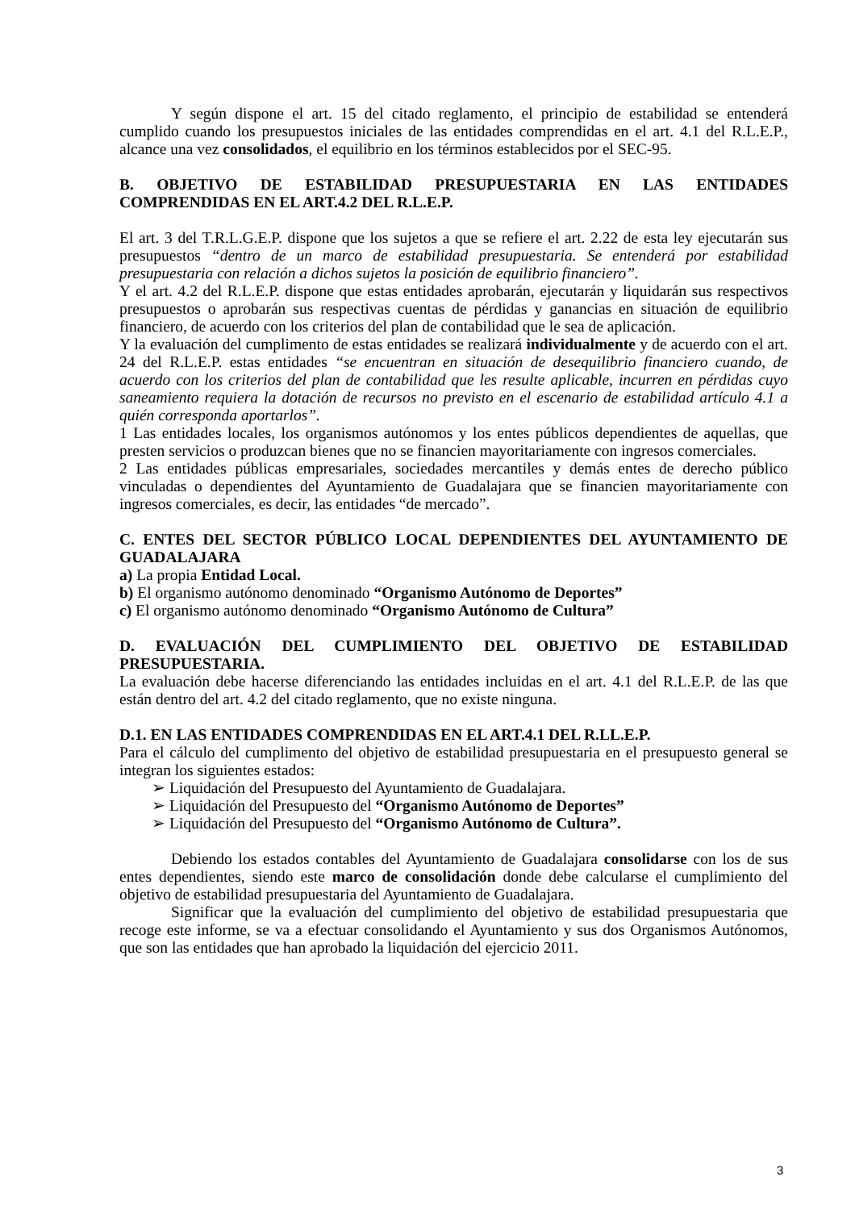Y según dispone el art. 15 del citado reglamento, el principio de estabilidad se entenderá cumplido cuando los presupuestos iniciales de las entidades comprendidas en el art. 4.1 del R.L.E.P., alcance una vez consolidados, el equilibrio en los términos establecidos por el SEC-95.
B. OBJETIVO DE ESTABILIDAD PRESUPUESTARIA EN LAS ENTIDADES COMPRENDIDAS EN EL ART.4.2 DEL R.L.E.P.
El art. 3 del T.R.L.G.E.P. dispone que los sujetos a que se refiere el art. 2.22 de esta ley ejecutarán sus presupuestos “dentro de un marco de estabilidad presupuestaria. Se entenderá por estabilidad presupuestaria con relación a dichos sujetos la posición de equilibrio financiero”.
Y el art. 4.2 del R.L.E.P. dispone que estas entidades aprobarán, ejecutarán y liquidarán sus respectivos presupuestos o aprobarán sus respectivas cuentas de pérdidas y ganancias en situación de equilibrio financiero, de acuerdo con los criterios del plan de contabilidad que le sea de aplicación.
Y la evaluación del cumplimento de estas entidades se realizará individualmente y de acuerdo con el art. 24 del R.L.E.P. estas entidades “se encuentran en situación de desequilibrio financiero cuando, de acuerdo con los criterios del plan de contabilidad que les resulte aplicable, incurren en pérdidas cuyo saneamiento requiera la dotación de recursos no previsto en el escenario de estabilidad artículo 4.1 a quién corresponda aportarlos”.
1 Las entidades locales, los organismos autónomos y los entes públicos dependientes de aquellas, que presten servicios o produzcan bienes que no se financien mayoritariamente con ingresos comerciales.
2 Las entidades públicas empresariales, sociedades mercantiles y demás entes de derecho público vinculadas o dependientes del Ayuntamiento de Guadalajara que se financien mayoritariamente con ingresos comerciales, es decir, las entidades “de mercado”.
C. ENTES DEL SECTOR PÚBLICO LOCAL DEPENDIENTES DEL AYUNTAMIENTO DE GUADALAJARA
a) La propia Entidad Local.
b) El organismo autónomo denominado “Organismo Autónomo de Deportes”
c) El organismo autónomo denominado “Organismo Autónomo de Cultura”
D. EVALUACIÓN DEL CUMPLIMIENTO DEL OBJETIVO DE ESTABILIDAD PRESUPUESTARIA.
La evaluación debe hacerse diferenciando las entidades incluidas en el art. 4.1 del R.L.E.P. de las que están dentro del art. 4.2 del citado reglamento, que no existe ninguna.
D.1. EN LAS ENTIDADES COMPRENDIDAS EN EL ART.4.1 DEL R.LL.E.P.
Para el cálculo del cumplimento del objetivo de estabilidad presupuestaria en el presupuesto general se integran los siguientes estados:
➢ Liquidación del Presupuesto del Ayuntamiento de Guadalajara.
➢ Liquidación del Presupuesto del “Organismo Autónomo de Deportes”
➢ Liquidación del Presupuesto del “Organismo Autónomo de Cultura”.
Debiendo los estados contables del Ayuntamiento de Guadalajara consolidarse con los de sus entes dependientes, siendo este marco de consolidación donde debe calcularse el cumplimiento del objetivo de estabilidad presupuestaria del Ayuntamiento de Guadalajara.
Significar que la evaluación del cumplimiento del objetivo de estabilidad presupuestaria que recoge este informe, se va a efectuar consolidando el Ayuntamiento y sus dos Organismos Autónomos, que son las entidades que han aprobado la liquidación del ejercicio 2011.
3